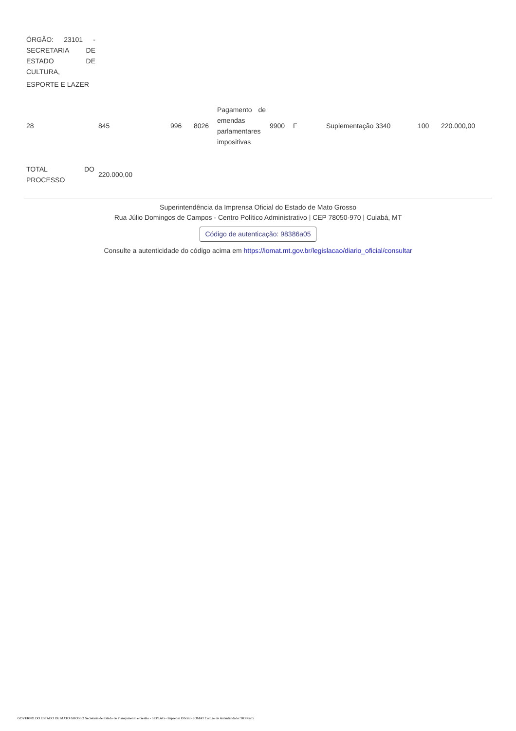| ÓRGÃO: 23101 - SECRETARIA DE ESTADO DE CULTURA, |
| ESPORTE E LAZER |
| 28 | 845 | 996 | 8026 | Pagamento de emendas parlamentares impositivas | 9900 | F | Suplementação 3340 | 100 | 220.000,00 |
| TOTAL DO PROCESSO | 220.000,00 |
Superintendência da Imprensa Oficial do Estado de Mato Grosso
Rua Júlio Domingos de Campos - Centro Político Administrativo | CEP 78050-970 | Cuiabá, MT
Código de autenticação: 98386a05
Consulte a autenticidade do código acima em https://iomat.mt.gov.br/legislacao/diario_oficial/consultar
GOVERNO DO ESTADO DE MATO GROSSO Secretaria de Estado de Planejamento e Gestão - SEPLAG - Imprensa Oficial - IOMAT Código de Autenticidade: 98386a05